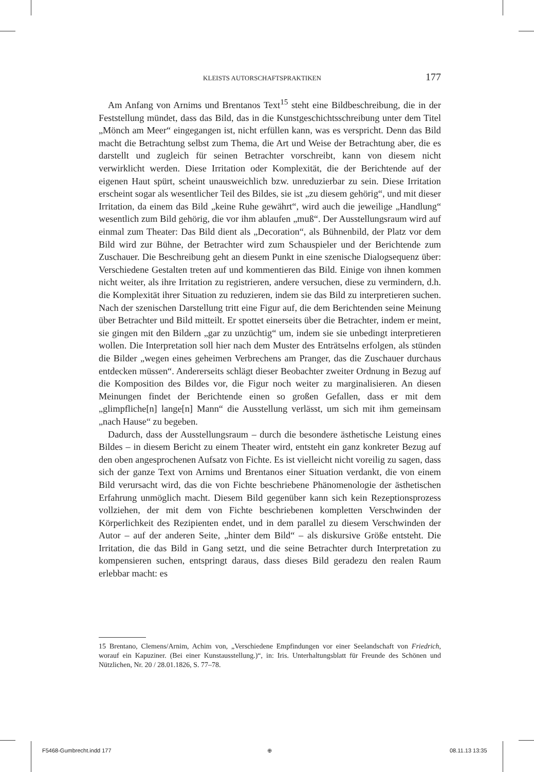KLEISTS AUTORSCHAFTSPRAKTIKEN 177
Am Anfang von Arnims und Brentanos Text<sup>15</sup> steht eine Bildbeschreibung, die in der Feststellung mündet, dass das Bild, das in die Kunstgeschichtsschreibung unter dem Titel „Mönch am Meer“ eingegangen ist, nicht erfüllen kann, was es verspricht. Denn das Bild macht die Betrachtung selbst zum Thema, die Art und Weise der Betrachtung aber, die es darstellt und zugleich für seinen Betrachter vorschreibt, kann von diesem nicht verwirklicht werden. Diese Irritation oder Komplexität, die der Berichtende auf der eigenen Haut spürt, scheint unausweichlich bzw. unreduzierbar zu sein. Diese Irritation erscheint sogar als wesentlicher Teil des Bildes, sie ist „zu diesem gehörig“, und mit dieser Irritation, da einem das Bild „keine Ruhe gewährt“, wird auch die jeweilige „Handlung“ wesentlich zum Bild gehörig, die vor ihm ablaufen „muß“. Der Ausstellungsraum wird auf einmal zum Theater: Das Bild dient als „Decoration“, als Bühnenbild, der Platz vor dem Bild wird zur Bühne, der Betrachter wird zum Schauspieler und der Berichtende zum Zuschauer. Die Beschreibung geht an diesem Punkt in eine szenische Dialogsequenz über: Verschiedene Gestalten treten auf und kommentieren das Bild. Einige von ihnen kommen nicht weiter, als ihre Irritation zu registrieren, andere versuchen, diese zu vermindern, d.h. die Komplexität ihrer Situation zu reduzieren, indem sie das Bild zu interpretieren suchen. Nach der szenischen Darstellung tritt eine Figur auf, die dem Berichtenden seine Meinung über Betrachter und Bild mitteilt. Er spottet einerseits über die Betrachter, indem er meint, sie gingen mit den Bildern „gar zu unzüchtig“ um, indem sie sie unbedingt interpretieren wollen. Die Interpretation soll hier nach dem Muster des Enträtselns erfolgen, als stünden die Bilder „wegen eines geheimen Verbrechens am Pranger, das die Zuschauer durchaus entdecken müssen“. Andererseits schlägt dieser Beobachter zweiter Ordnung in Bezug auf die Komposition des Bildes vor, die Figur noch weiter zu marginalisieren. An diesen Meinungen findet der Berichtende einen so großen Gefallen, dass er mit dem „glimpfliche[n] lange[n] Mann“ die Ausstellung verlässt, um sich mit ihm gemeinsam „nach Hause“ zu begeben.
Dadurch, dass der Ausstellungsraum – durch die besondere ästhetische Leistung eines Bildes – in diesem Bericht zu einem Theater wird, entsteht ein ganz konkreter Bezug auf den oben angesprochenen Aufsatz von Fichte. Es ist vielleicht nicht voreilig zu sagen, dass sich der ganze Text von Arnims und Brentanos einer Situation verdankt, die von einem Bild verursacht wird, das die von Fichte beschriebene Phänomenologie der ästhetischen Erfahrung unmöglich macht. Diesem Bild gegenüber kann sich kein Rezeptionsprozess vollziehen, der mit dem von Fichte beschriebenen kompletten Verschwinden der Körperlichkeit des Rezipienten endet, und in dem parallel zu diesem Verschwinden der Autor – auf der anderen Seite, „hinter dem Bild“ – als diskursive Größe entsteht. Die Irritation, die das Bild in Gang setzt, und die seine Betrachter durch Interpretation zu kompensieren suchen, entspringt daraus, dass dieses Bild geradezu den realen Raum erlebbar macht: es
15 Brentano, Clemens/Arnim, Achim von, „Verschiedene Empfindungen vor einer Seelandschaft von Friedrich, worauf ein Kapuziner. (Bei einer Kunstausstellung.)“, in: Iris. Unterhaltungsblatt für Freunde des Schönen und Nützlichen, Nr. 20 / 28.01.1826, S. 77–78.
F5468-Gumbrecht.indd 177 ⊕ 08.11.13 13:35